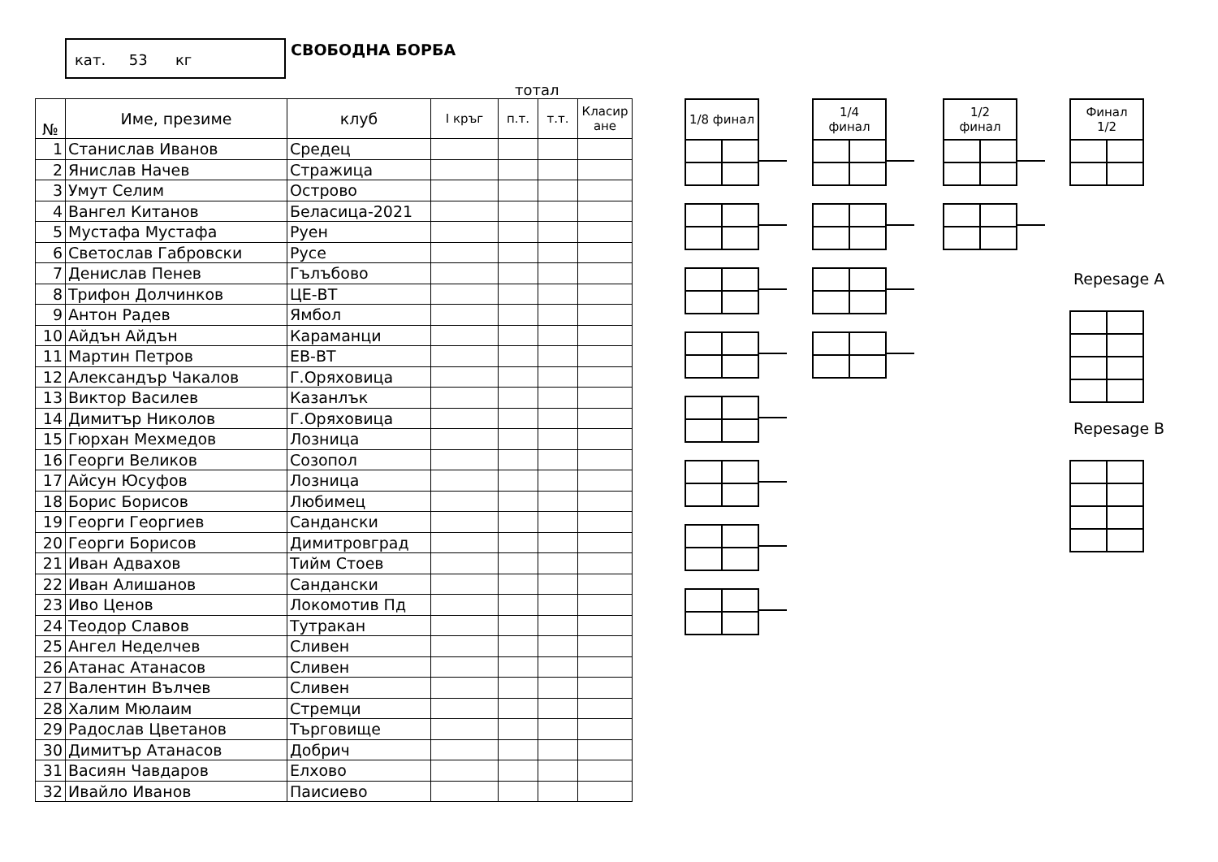кат. 53 кг СВОБОДНА БОРБА
тотал
| № | Име, презиме | клуб | I кръг | п.т. | т.т. | Класир ане |
| --- | --- | --- | --- | --- | --- | --- |
| 1 | Станислав Иванов | Средец | | | | |
| 2 | Янислав Начев | Стражица | | | | |
| 3 | Умут Селим | Острово | | | | |
| 4 | Вангел Китанов | Беласица-2021 | | | | |
| 5 | Мустафа Мустафа | Руен | | | | |
| 6 | Светослав Габровски | Русе | | | | |
| 7 | Денислав Пенев | Гълъбово | | | | |
| 8 | Трифон Долчинков | ЦЕ-ВТ | | | | |
| 9 | Антон Радев | Ямбол | | | | |
| 10 | Айдън Айдън | Караманци | | | | |
| 11 | Мартин Петров | ЕВ-ВТ | | | | |
| 12 | Александър Чакалов | Г.Оряховица | | | | |
| 13 | Виктор Василев | Казанлък | | | | |
| 14 | Димитър Николов | Г.Оряховица | | | | |
| 15 | Гюрхан Мехмедов | Лозница | | | | |
| 16 | Георги Великов | Созопол | | | | |
| 17 | Айсун Юсуфов | Лозница | | | | |
| 18 | Борис Борисов | Любимец | | | | |
| 19 | Георги Георгиев | Сандански | | | | |
| 20 | Георги Борисов | Димитровград | | | | |
| 21 | Иван Адвахов | Тийм Стоев | | | | |
| 22 | Иван Алишанов | Сандански | | | | |
| 23 | Иво Ценов | Локомотив Пд | | | | |
| 24 | Теодор Славов | Тутракан | | | | |
| 25 | Ангел Неделчев | Сливен | | | | |
| 26 | Атанас Атанасов | Сливен | | | | |
| 27 | Валентин Вълчев | Сливен | | | | |
| 28 | Халим Мюлаим | Стремци | | | | |
| 29 | Радослав Цветанов | Търговище | | | | |
| 30 | Димитър Атанасов | Добрич | | | | |
| 31 | Васиян Чавдаров | Елхово | | | | |
| 32 | Ивайло Иванов | Паисиево | | | | |
| 1/8 финал | |
| --- | --- |
| 1/4 финал | |
| --- | --- |
| 1/2 финал | |
| --- | --- |
| Финал 1/2 | |
| --- | --- |
Repesage A
Repesage B